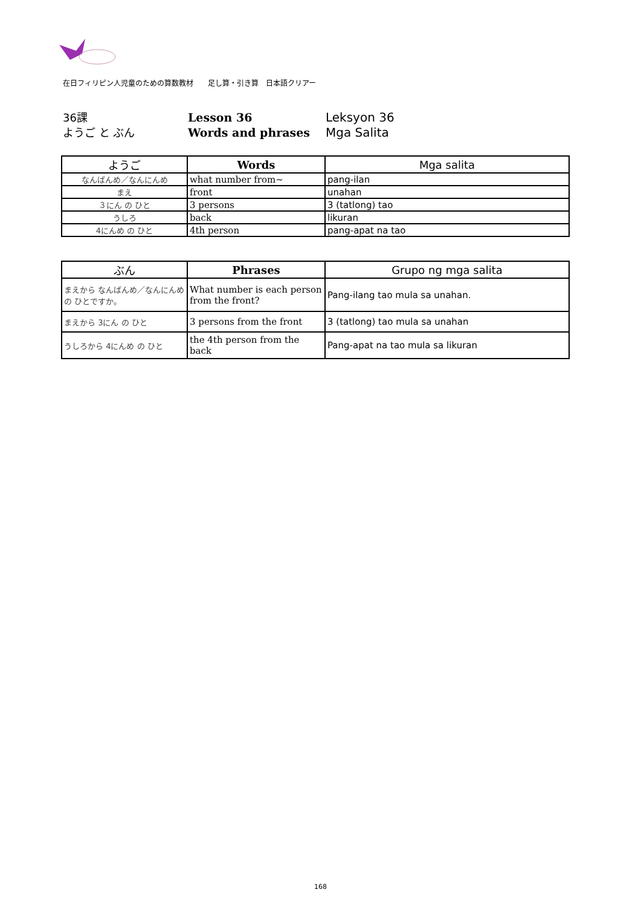在日フィリピン人児童のための算数教材　　足し算・引き算　日本語クリアー
36課
ようご と ぶん
Lesson 36
Words and phrases
Leksyon 36
Mga Salita
| ようご | Words | Mga salita |
| --- | --- | --- |
| なんばんめ／なんにんめ | what number from~ | pang-ilan |
| まえ | front | unahan |
| ３にん の ひと | 3 persons | 3 (tatlong) tao |
| うしろ | back | likuran |
| 4にんめ の ひと | 4th person | pang-apat na tao |
| ぶん | Phrases | Grupo ng mga salita |
| --- | --- | --- |
| まえから なんばんめ／なんにんめ の ひとですか。 | What number is each person from the front? | Pang-ilang tao mula sa unahan. |
| まえから 3にん の ひと | 3 persons from the front | 3 (tatlong) tao mula sa unahan |
| うしろから 4にんめ の ひと | the 4th person from the back | Pang-apat na tao mula sa likuran |
168